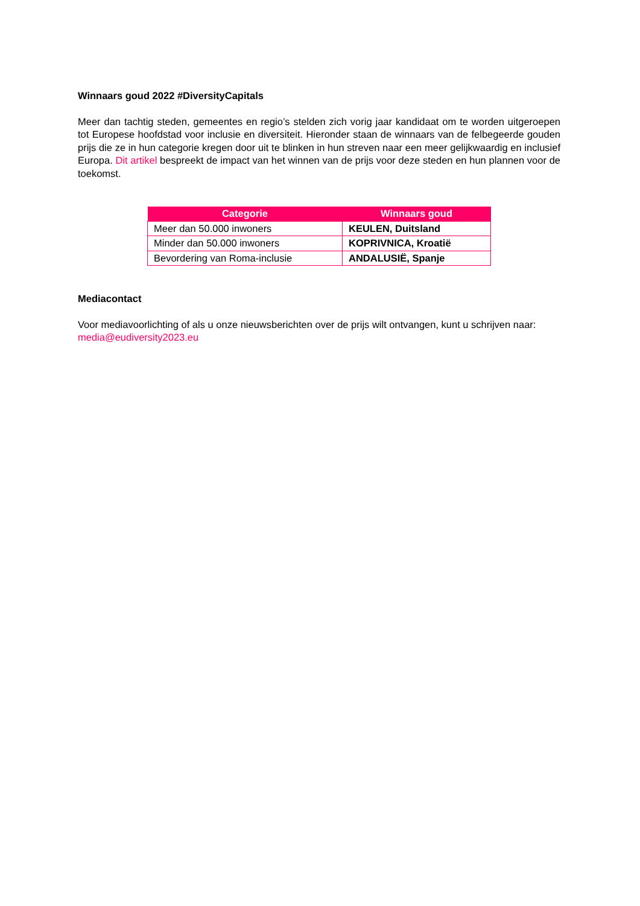Winnaars goud 2022 #DiversityCapitals
Meer dan tachtig steden, gemeentes en regio’s stelden zich vorig jaar kandidaat om te worden uitgeroepen tot Europese hoofdstad voor inclusie en diversiteit. Hieronder staan de winnaars van de felbegeerde gouden prijs die ze in hun categorie kregen door uit te blinken in hun streven naar een meer gelijkwaardig en inclusief Europa. Dit artikel bespreekt de impact van het winnen van de prijs voor deze steden en hun plannen voor de toekomst.
| Categorie | Winnaars goud |
| --- | --- |
| Meer dan 50.000 inwoners | KEULEN, Duitsland |
| Minder dan 50.000 inwoners | KOPRIVNICA, Kroatië |
| Bevordering van Roma-inclusie | ANDALUSIË, Spanje |
Mediacontact
Voor mediavoorlichting of als u onze nieuwsberichten over de prijs wilt ontvangen, kunt u schrijven naar: media@eudiversity2023.eu